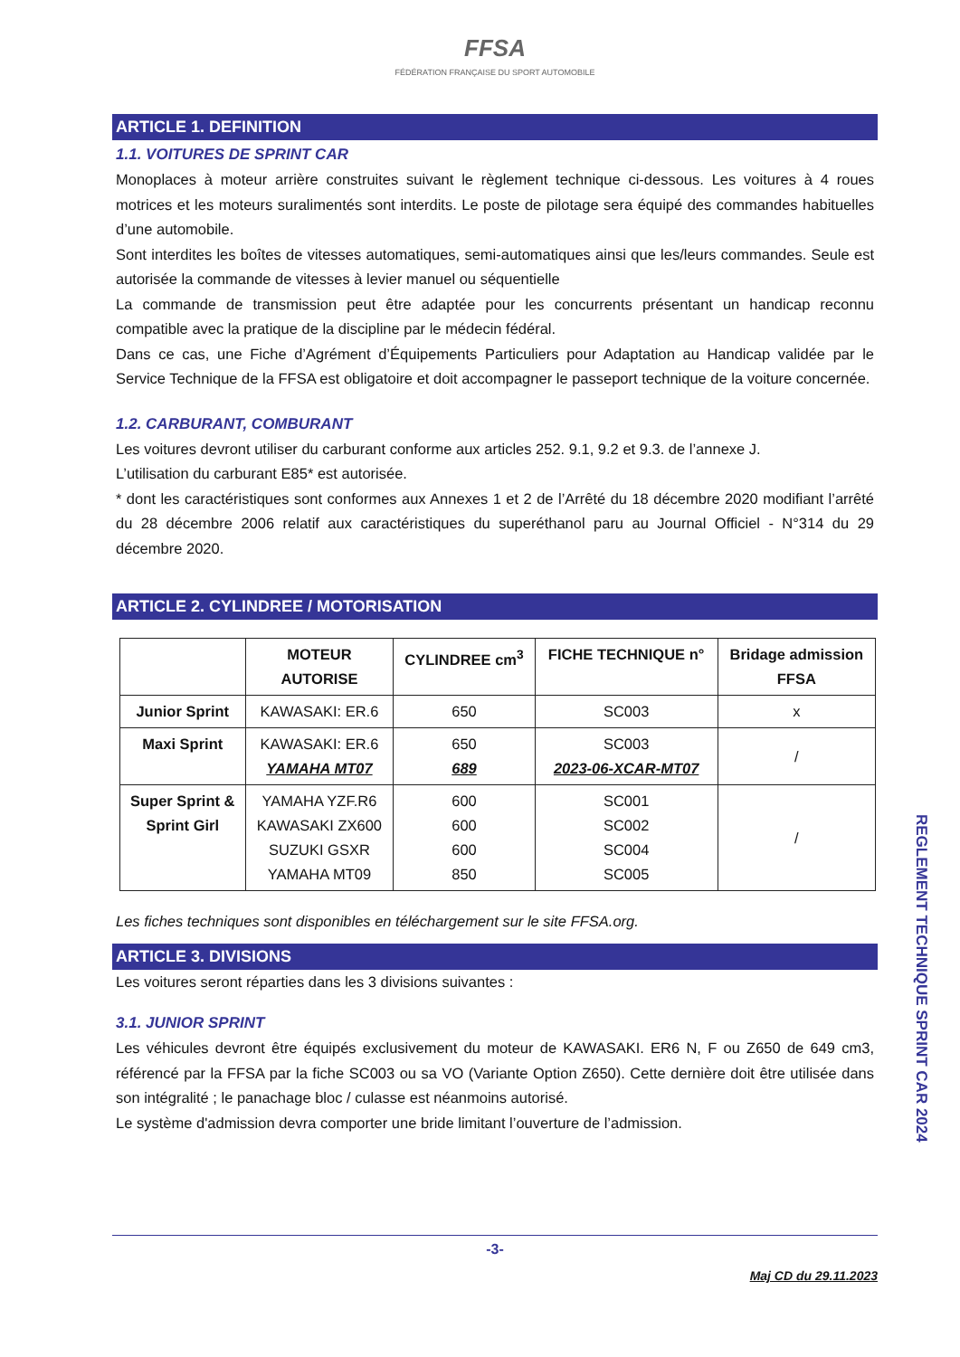FFSA
FÉDÉRATION FRANÇAISE DU SPORT AUTOMOBILE
ARTICLE 1. DEFINITION
1.1. VOITURES DE SPRINT CAR
Monoplaces à moteur arrière construites suivant le règlement technique ci-dessous. Les voitures à 4 roues motrices et les moteurs suralimentés sont interdits. Le poste de pilotage sera équipé des commandes habituelles d’une automobile.
Sont interdites les boîtes de vitesses automatiques, semi-automatiques ainsi que les/leurs commandes. Seule est autorisée la commande de vitesses à levier manuel ou séquentielle
La commande de transmission peut être adaptée pour les concurrents présentant un handicap reconnu compatible avec la pratique de la discipline par le médecin fédéral.
Dans ce cas, une Fiche d’Agrément d’Équipements Particuliers pour Adaptation au Handicap validée par le Service Technique de la FFSA est obligatoire et doit accompagner le passeport technique de la voiture concernée.
1.2. CARBURANT, COMBURANT
Les voitures devront utiliser du carburant conforme aux articles 252. 9.1, 9.2 et 9.3. de l’annexe J.
L’utilisation du carburant E85* est autorisée.
* dont les caractéristiques sont conformes aux Annexes 1 et 2 de l’Arrêté du 18 décembre 2020 modifiant l’arrêté du 28 décembre 2006 relatif aux caractéristiques du superéthanol paru au Journal Officiel - N°314 du 29 décembre 2020.
ARTICLE 2. CYLINDREE / MOTORISATION
| | MOTEUR AUTORISE | CYLINDREE cm<sup>3</sup> | FICHE TECHNIQUE n° | Bridage admission FFSA |
| --- | --- | --- | --- | --- |
| Junior Sprint | KAWASAKI: ER.6 | 650 | SC003 | x |
| Maxi Sprint | KAWASAKI: ER.6 YAMAHA MT07 | 650 689 | SC003 2023-06-XCAR-MT07 | / |
| Super Sprint & Sprint Girl | YAMAHA YZF.R6 KAWASAKI ZX600 SUZUKI GSXR YAMAHA MT09 | 600 600 600 850 | SC001 SC002 SC004 SC005 | / |
Les fiches techniques sont disponibles en téléchargement sur le site FFSA.org.
ARTICLE 3. DIVISIONS
Les voitures seront réparties dans les 3 divisions suivantes :
3.1. JUNIOR SPRINT
Les véhicules devront être équipés exclusivement du moteur de KAWASAKI. ER6 N, F ou Z650 de 649 cm3, référencé par la FFSA par la fiche SC003 ou sa VO (Variante Option Z650). Cette dernière doit être utilisée dans son intégralité ; le panachage bloc / culasse est néanmoins autorisé.
Le système d'admission devra comporter une bride limitant l’ouverture de l’admission.
-3-
Maj CD du 29.11.2023
REGLEMENT TECHNIQUE SPRINT CAR 2024